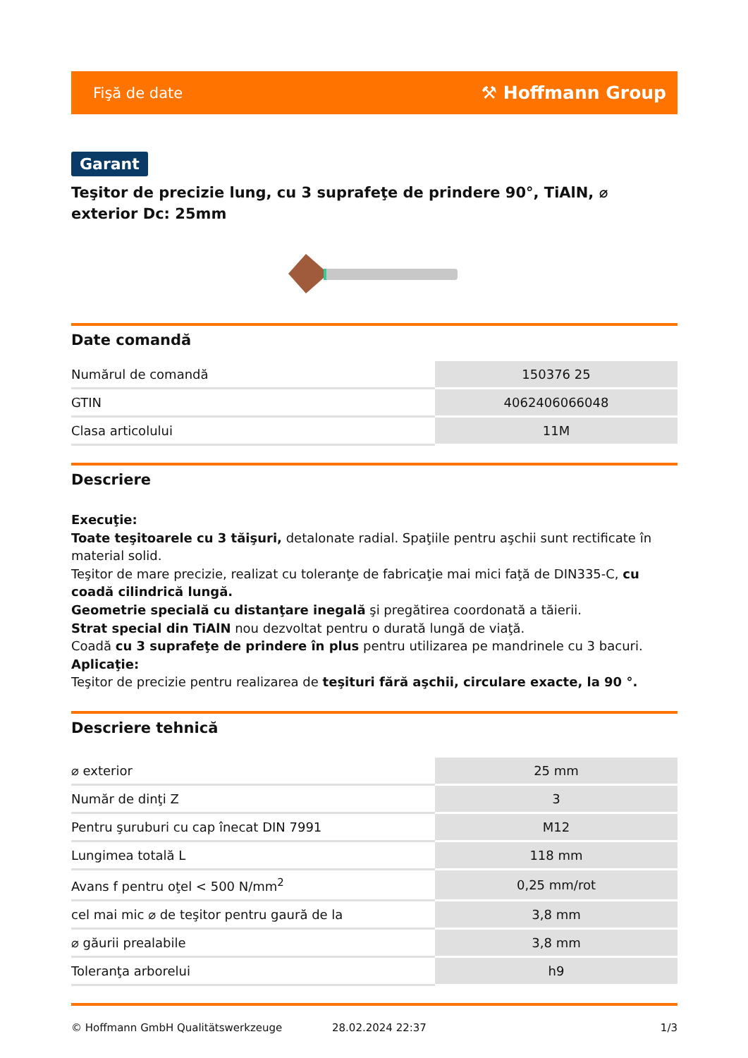Fişă de date ⚒ Hoffmann Group
Garant
Teşitor de precizie lung, cu 3 suprafeţe de prindere 90°, TiAlN, ⌀ exterior Dc: 25mm
Date comandă
| Numărul de comandă | 150376 25 |
| GTIN | 4062406066048 |
| Clasa articolului | 11M |
Descriere
Execuţie:
Toate teşitoarele cu 3 tăişuri, detalonate radial. Spaţiile pentru aşchii sunt rectificate în material solid.
Teşitor de mare precizie, realizat cu toleranţe de fabricaţie mai mici faţă de DIN335-C, cu coadă cilindrică lungă.
Geometrie specială cu distanţare inegală şi pregătirea coordonată a tăierii.
Strat special din TiAlN nou dezvoltat pentru o durată lungă de viaţă.
Coadă cu 3 suprafeţe de prindere în plus pentru utilizarea pe mandrinele cu 3 bacuri.
Aplicaţie:
Teşitor de precizie pentru realizarea de teşituri fără aşchii, circulare exacte, la 90 °.
Descriere tehnică
| ⌀ exterior | 25 mm |
| Număr de dinţi Z | 3 |
| Pentru şuruburi cu cap înecat DIN 7991 | M12 |
| Lungimea totală L | 118 mm |
| Avans f pentru oţel < 500 N/mm<sup>2</sup> | 0,25 mm/rot |
| cel mai mic ⌀ de teşitor pentru gaură de la | 3,8 mm |
| ⌀ găurii prealabile | 3,8 mm |
| Toleranţa arborelui | h9 |
© Hoffmann GmbH Qualitätswerkzeuge 28.02.2024 22:37 1/3